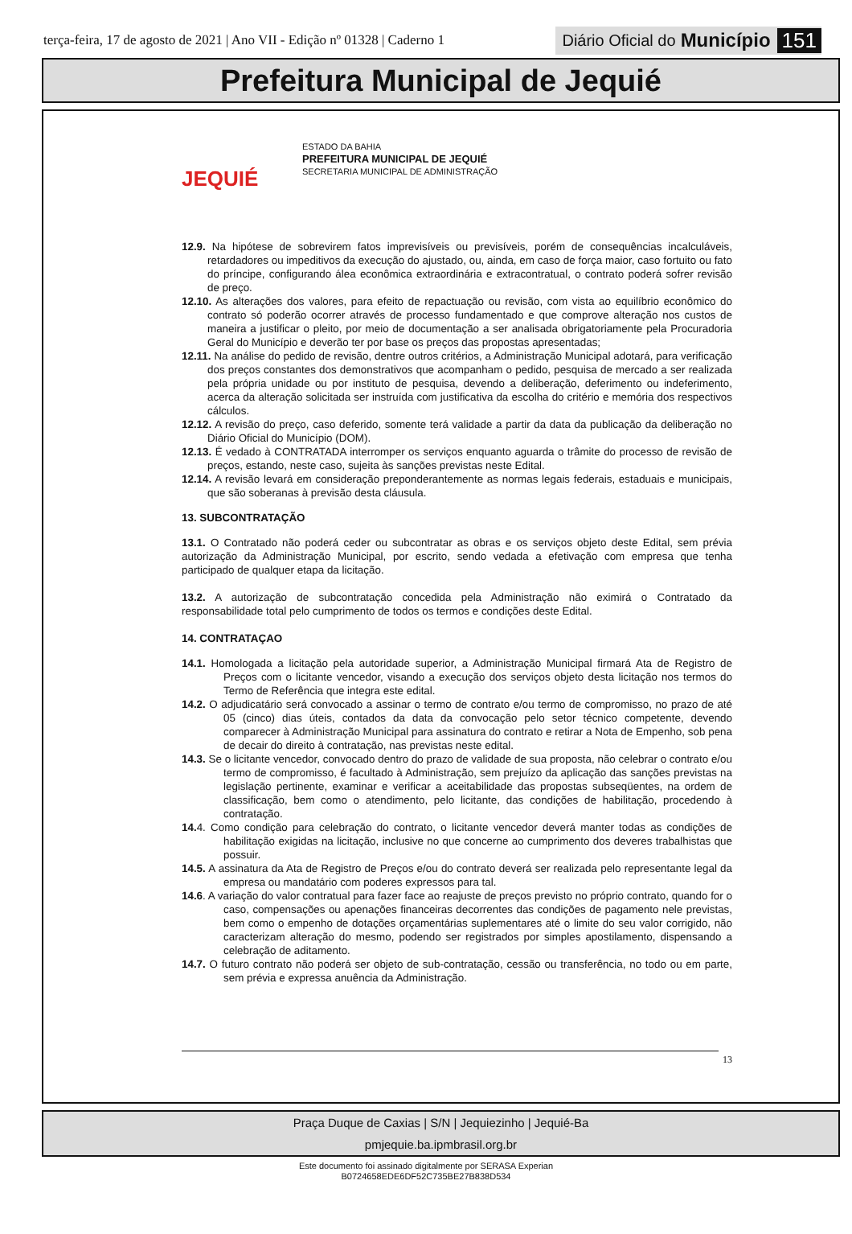terça-feira, 17 de agosto de 2021 | Ano VII - Edição nº 01328 | Caderno 1 Diário Oficial do Município 151
Prefeitura Municipal de Jequié
JEQUIÉ
ESTADO DA BAHIA
PREFEITURA MUNICIPAL DE JEQUIÉ
SECRETARIA MUNICIPAL DE ADMINISTRAÇÃO
12.9. Na hipótese de sobrevirem fatos imprevisíveis ou previsíveis, porém de consequências incalculáveis, retardadores ou impeditivos da execução do ajustado, ou, ainda, em caso de força maior, caso fortuito ou fato do príncipe, configurando álea econômica extraordinária e extracontratual, o contrato poderá sofrer revisão de preço.
12.10. As alterações dos valores, para efeito de repactuação ou revisão, com vista ao equilíbrio econômico do contrato só poderão ocorrer através de processo fundamentado e que comprove alteração nos custos de maneira a justificar o pleito, por meio de documentação a ser analisada obrigatoriamente pela Procuradoria Geral do Município e deverão ter por base os preços das propostas apresentadas;
12.11. Na análise do pedido de revisão, dentre outros critérios, a Administração Municipal adotará, para verificação dos preços constantes dos demonstrativos que acompanham o pedido, pesquisa de mercado a ser realizada pela própria unidade ou por instituto de pesquisa, devendo a deliberação, deferimento ou indeferimento, acerca da alteração solicitada ser instruída com justificativa da escolha do critério e memória dos respectivos cálculos.
12.12. A revisão do preço, caso deferido, somente terá validade a partir da data da publicação da deliberação no Diário Oficial do Município (DOM).
12.13. É vedado à CONTRATADA interromper os serviços enquanto aguarda o trâmite do processo de revisão de preços, estando, neste caso, sujeita às sanções previstas neste Edital.
12.14. A revisão levará em consideração preponderantemente as normas legais federais, estaduais e municipais, que são soberanas à previsão desta cláusula.
13. SUBCONTRATAÇÃO
13.1. O Contratado não poderá ceder ou subcontratar as obras e os serviços objeto deste Edital, sem prévia autorização da Administração Municipal, por escrito, sendo vedada a efetivação com empresa que tenha participado de qualquer etapa da licitação.
13.2. A autorização de subcontratação concedida pela Administração não eximirá o Contratado da responsabilidade total pelo cumprimento de todos os termos e condições deste Edital.
14. CONTRATAÇAO
14.1. Homologada a licitação pela autoridade superior, a Administração Municipal firmará Ata de Registro de Preços com o licitante vencedor, visando a execução dos serviços objeto desta licitação nos termos do Termo de Referência que integra este edital.
14.2. O adjudicatário será convocado a assinar o termo de contrato e/ou termo de compromisso, no prazo de até 05 (cinco) dias úteis, contados da data da convocação pelo setor técnico competente, devendo comparecer à Administração Municipal para assinatura do contrato e retirar a Nota de Empenho, sob pena de decair do direito à contratação, nas previstas neste edital.
14.3. Se o licitante vencedor, convocado dentro do prazo de validade de sua proposta, não celebrar o contrato e/ou termo de compromisso, é facultado à Administração, sem prejuízo da aplicação das sanções previstas na legislação pertinente, examinar e verificar a aceitabilidade das propostas subseqüentes, na ordem de classificação, bem como o atendimento, pelo licitante, das condições de habilitação, procedendo à contratação.
14. 4. Como condição para celebração do contrato, o licitante vencedor deverá manter todas as condições de habilitação exigidas na licitação, inclusive no que concerne ao cumprimento dos deveres trabalhistas que possuir.
14.5. A assinatura da Ata de Registro de Preços e/ou do contrato deverá ser realizada pelo representante legal da empresa ou mandatário com poderes expressos para tal.
14.6. A variação do valor contratual para fazer face ao reajuste de preços previsto no próprio contrato, quando for o caso, compensações ou apenações financeiras decorrentes das condições de pagamento nele previstas, bem como o empenho de dotações orçamentárias suplementares até o limite do seu valor corrigido, não caracterizam alteração do mesmo, podendo ser registrados por simples apostilamento, dispensando a celebração de aditamento.
14.7. O futuro contrato não poderá ser objeto de sub-contratação, cessão ou transferência, no todo ou em parte, sem prévia e expressa anuência da Administração.
13
Praça Duque de Caxias | S/N | Jequiezinho | Jequié-Ba
pmjequie.ba.ipmbrasil.org.br
Este documento foi assinado digitalmente por SERASA Experian
B0724658EDE6DF52C735BE27B838D534